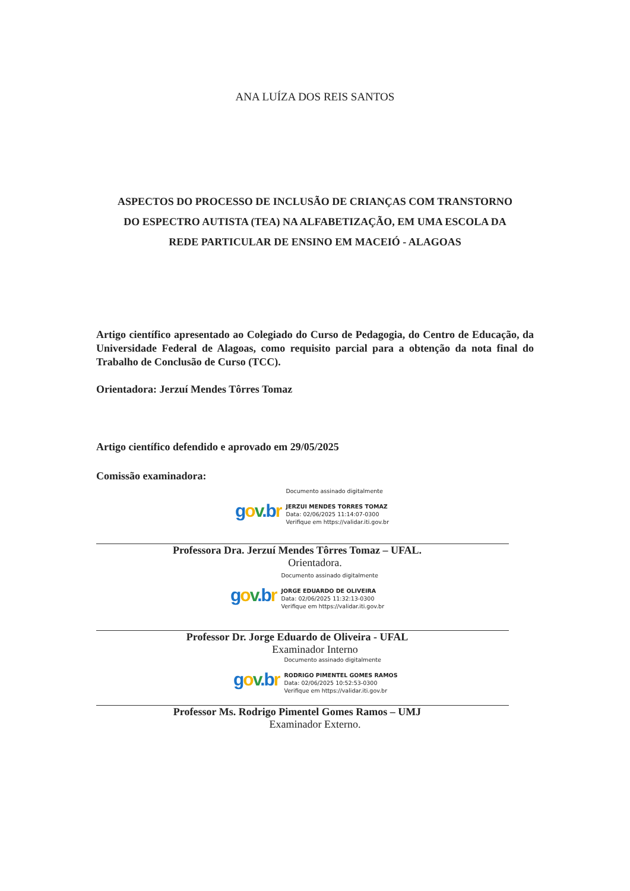ANA LUÍZA DOS REIS SANTOS
ASPECTOS DO PROCESSO DE INCLUSÃO DE CRIANÇAS COM TRANSTORNO
DO ESPECTRO AUTISTA (TEA) NA ALFABETIZAÇÃO, EM UMA ESCOLA DA
REDE PARTICULAR DE ENSINO EM MACEIÓ - ALAGOAS
Artigo científico apresentado ao Colegiado do Curso de Pedagogia, do Centro de Educação, da Universidade Federal de Alagoas, como requisito parcial para a obtenção da nota final do Trabalho de Conclusão de Curso (TCC).
Orientadora: Jerzuí Mendes Tôrres Tomaz
Artigo científico defendido e aprovado em 29/05/2025
Comissão examinadora:
gov.b r
Documento assinado digitalmente
JERZUI MENDES TORRES TOMAZ
Data: 02/06/2025 11:14:07-0300
Verifique em https://validar.iti.gov.br
Professora Dra. Jerzuí Mendes Tôrres Tomaz – UFAL.
Orientadora.
gov.b r
Documento assinado digitalmente
JORGE EDUARDO DE OLIVEIRA
Data: 02/06/2025 11:32:13-0300
Verifique em https://validar.iti.gov.br
Professor Dr. Jorge Eduardo de Oliveira - UFAL
Examinador Interno
gov.b r
Documento assinado digitalmente
RODRIGO PIMENTEL GOMES RAMOS
Data: 02/06/2025 10:52:53-0300
Verifique em https://validar.iti.gov.br
Professor Ms. Rodrigo Pimentel Gomes Ramos – UMJ
Examinador Externo.